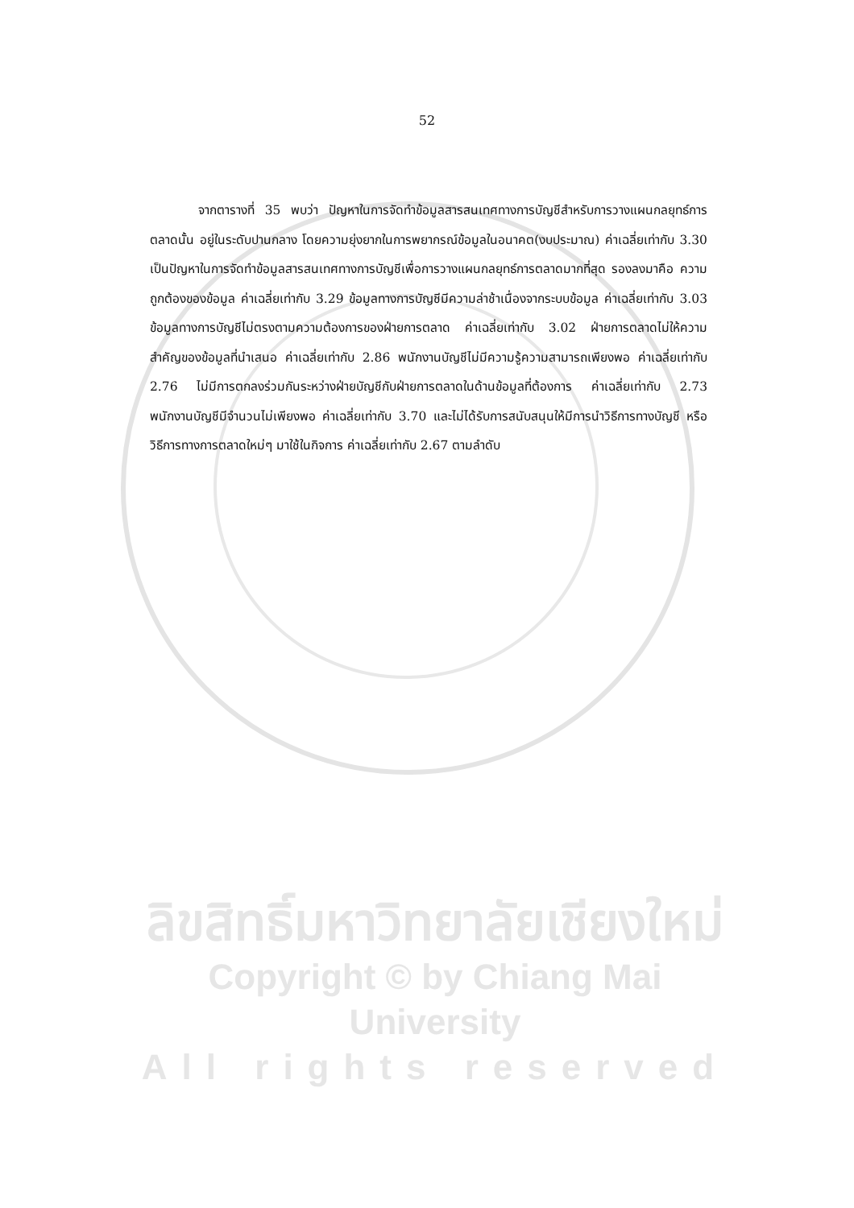52
จากตารางที่ 35 พบว่า ปัญหาในการจัดทำข้อมูลสารสนเทศทางการบัญชีสำหรับการวางแผนกลยุทธ์การตลาดนั้น อยู่ในระดับปานกลาง โดยความยุ่งยากในการพยากรณ์ข้อมูลในอนาคต(งบประมาณ) ค่าเฉลี่ยเท่ากับ 3.30 เป็นปัญหาในการจัดทำข้อมูลสารสนเทศทางการบัญชีเพื่อการวางแผนกลยุทธ์การตลาดมากที่สุด รองลงมาคือ ความถูกต้องของข้อมูล ค่าเฉลี่ยเท่ากับ 3.29 ข้อมูลทางการบัญชีมีความล่าช้าเนื่องจากระบบข้อมูล ค่าเฉลี่ยเท่ากับ 3.03 ข้อมูลทางการบัญชีไม่ตรงตามความต้องการของฝ่ายการตลาด ค่าเฉลี่ยเท่ากับ 3.02 ฝ่ายการตลาดไม่ให้ความสำคัญของข้อมูลที่นำเสนอ ค่าเฉลี่ยเท่ากับ 2.86 พนักงานบัญชีไม่มีความรู้ความสามารถเพียงพอ ค่าเฉลี่ยเท่ากับ 2.76 ไม่มีการตกลงร่วมกันระหว่างฝ่ายบัญชีกับฝ่ายการตลาดในด้านข้อมูลที่ต้องการ ค่าเฉลี่ยเท่ากับ 2.73 พนักงานบัญชีมีจำนวนไม่เพียงพอ ค่าเฉลี่ยเท่ากับ 3.70 และไม่ได้รับการสนับสนุนให้มีการนำวิธีการทางบัญชี หรือวิธีการทางการตลาดใหม่ๆ มาใช้ในกิจการ ค่าเฉลี่ยเท่ากับ 2.67 ตามลำดับ
ลิขสิทธิ์มหาวิทยาลัยเชียงใหม่
Copyright © by Chiang Mai University
All rights reserved